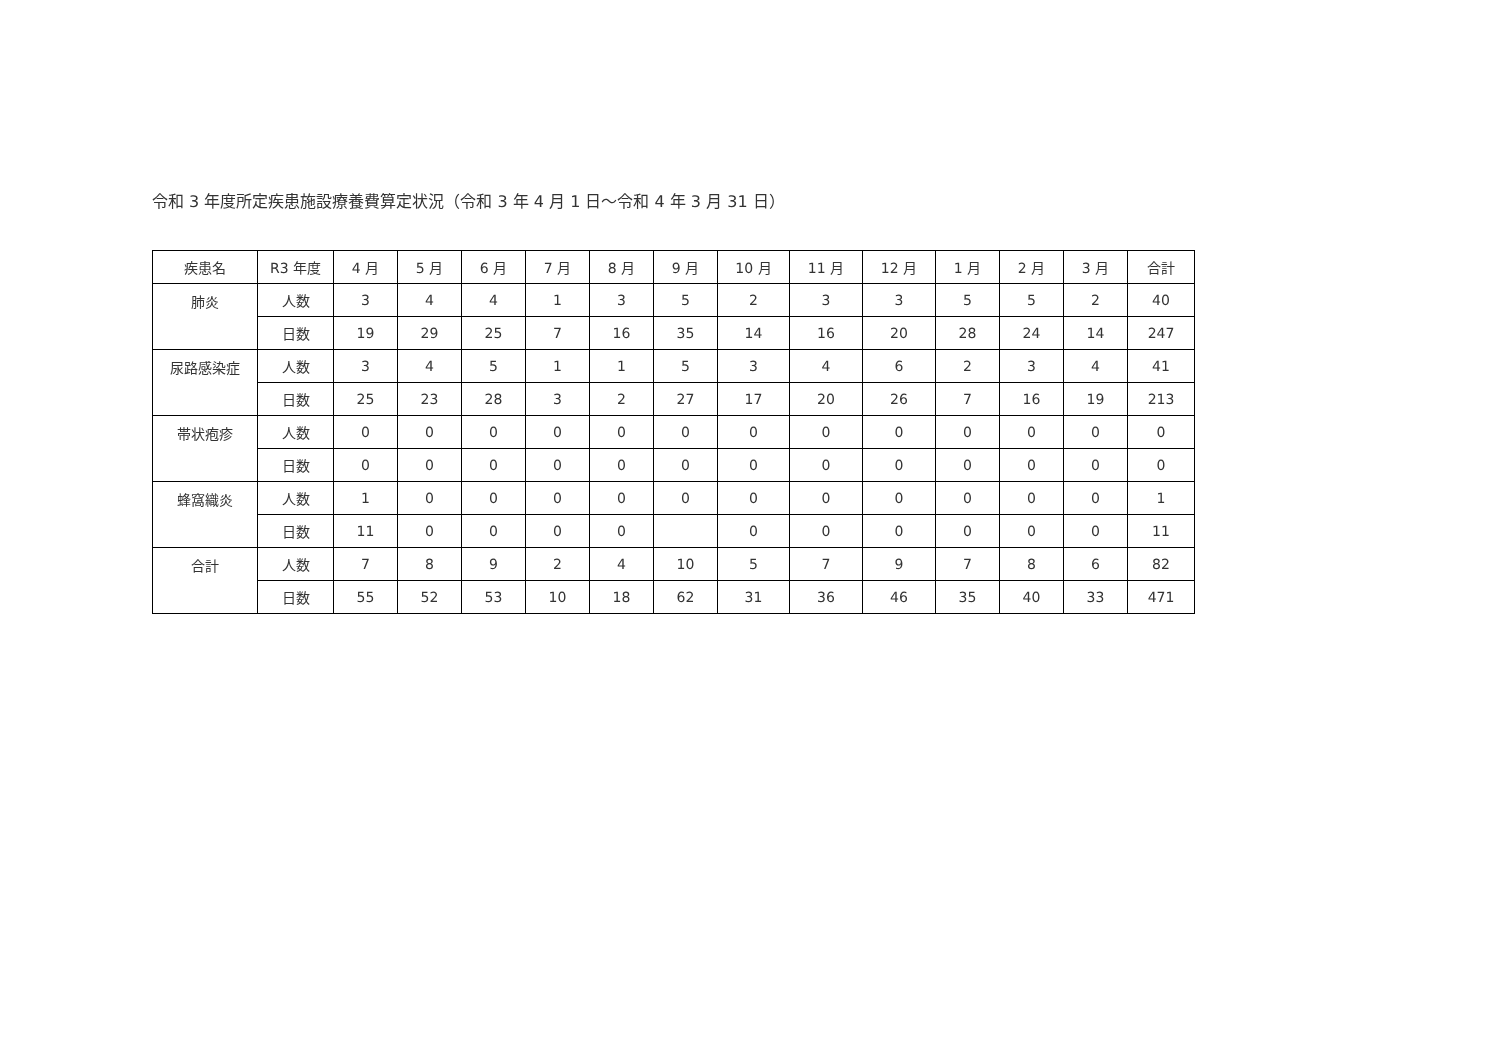令和 3 年度所定疾患施設療養費算定状況（令和 3 年 4 月 1 日～令和 4 年 3 月 31 日）
| 疾患名 | R3 年度 | 4 月 | 5 月 | 6 月 | 7 月 | 8 月 | 9 月 | 10 月 | 11 月 | 12 月 | 1 月 | 2 月 | 3 月 | 合計 |
| --- | --- | --- | --- | --- | --- | --- | --- | --- | --- | --- | --- | --- | --- | --- |
| 肺炎 | 人数 | 3 | 4 | 4 | 1 | 3 | 5 | 2 | 3 | 3 | 5 | 5 | 2 | 40 |
| | 日数 | 19 | 29 | 25 | 7 | 16 | 35 | 14 | 16 | 20 | 28 | 24 | 14 | 247 |
| 尿路感染症 | 人数 | 3 | 4 | 5 | 1 | 1 | 5 | 3 | 4 | 6 | 2 | 3 | 4 | 41 |
| | 日数 | 25 | 23 | 28 | 3 | 2 | 27 | 17 | 20 | 26 | 7 | 16 | 19 | 213 |
| 帯状疱疹 | 人数 | 0 | 0 | 0 | 0 | 0 | 0 | 0 | 0 | 0 | 0 | 0 | 0 | 0 |
| | 日数 | 0 | 0 | 0 | 0 | 0 | 0 | 0 | 0 | 0 | 0 | 0 | 0 | 0 |
| 蜂窩織炎 | 人数 | 1 | 0 | 0 | 0 | 0 | 0 | 0 | 0 | 0 | 0 | 0 | 0 | 1 |
| | 日数 | 11 | 0 | 0 | 0 | 0 | | 0 | 0 | 0 | 0 | 0 | 0 | 11 |
| 合計 | 人数 | 7 | 8 | 9 | 2 | 4 | 10 | 5 | 7 | 9 | 7 | 8 | 6 | 82 |
| | 日数 | 55 | 52 | 53 | 10 | 18 | 62 | 31 | 36 | 46 | 35 | 40 | 33 | 471 |